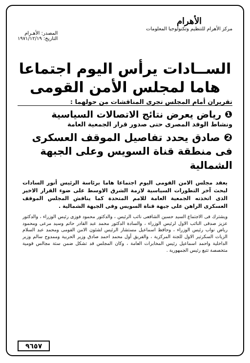الأهرام
مركز الأهرام للتنظيم وتكنولوجيا المعلومات
المصدر: الأهـرام
التاريخ: ١٩٧١/١٢/١٩
الســادات يرأس اليوم اجتماعا
هاما لمجلس الأمن القومى
تقريران أمام المجلس تجرى المناقشات من حولهما :
❶ رياض يعرض نتائج الاتصالات السياسية
ونشاط الوفد المصرى حتى صدور قرار الجمعية العامة
❷ صادق يحدد تفاصيل الموقف العسكرى
فى منطقة قناة السويس وعلى الجبهة الشمالية
يعقد مجلس الامن القومى اليوم اجتماعا هاما برئاسة الرئيس أنور السادات لبحث آخر التطورات السياسية لازمة الشرق الاوسط على ضوء القرار الاخير الذى اتخذته الجمعية العامة للامم المتحدة كما يناقش المجلس الموقف العسكرى الراهن على جبهة قناة السويس وفى الجبهة الشمالية .
ويشترك فى الاجتماع السيد حسين الشافعى نائب الرئيس ، والدكتور محمود فوزى رئيس الوزراء ، والدكتور عزيز صدقى النائب الاول لرئيس الوزراء ، والسادة الدكتور محمد عبد القادر حاتم وسيد مرعى ومحمود رياض نواب رئيس الوزراء ، وحافظ اسماعيل مستشار الرئيس لشئون الامن القومى ومحمد عبد السلام الزيات السكرتير الاول للجنة المركزية ، والفريق أول محمد احمد صادق وزير الحربية وممدوح سالم وزير الداخلية واحمد اسماعيل رئيس المخابرات العامة ، وكان المجلس قد تشكل ضمن ستة مجالس قومية متخصصة تتبع رئيس الجمهورية .
٩٦٥٧